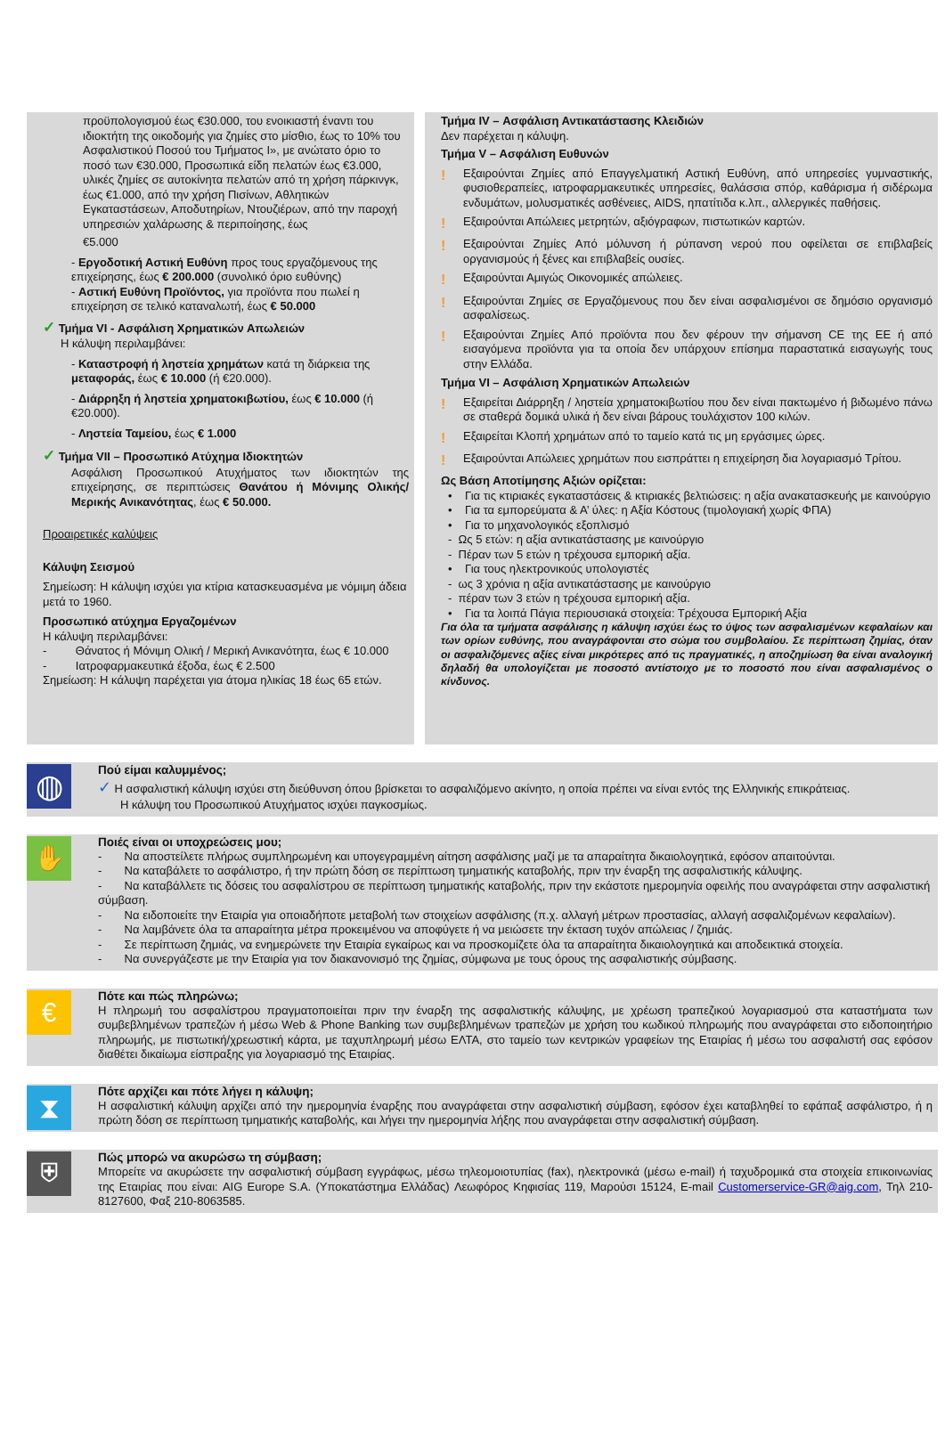προϋπολογισμού έως €30.000, του ενοικιαστή έναντι του ιδιοκτήτη της οικοδομής για ζημίες στο μίσθιο, έως το 10% του Ασφαλιστικού Ποσού του Τμήματος Ι», με ανώτατο όριο το ποσό των €30.000, Προσωπικά είδη πελατών έως €3.000, υλικές ζημίες σε αυτοκίνητα πελατών από τη χρήση πάρκινγκ, έως €1.000, από την χρήση Πισίνων, Αθλητικών Εγκαταστάσεων, Αποδυτηρίων, Ντουζιέρων, από την παροχή υπηρεσιών χαλάρωσης & περιποίησης, έως
€5.000
- Εργοδοτική Αστική Ευθύνη προς τους εργαζόμενους της επιχείρησης, έως € 200.000 (συνολικό όριο ευθύνης)
- Αστική Ευθύνη Προϊόντος, για προϊόντα που πωλεί η επιχείρηση σε τελικό καταναλωτή, έως € 50.000
✓ Τμήμα VI - Ασφάλιση Χρηματικών Απωλειών
Η κάλυψη περιλαμβάνει:
- Καταστροφή ή ληστεία χρημάτων κατά τη διάρκεια της μεταφοράς, έως € 10.000 (ή €20.000).
- Διάρρηξη ή ληστεία χρηματοκιβωτίου, έως € 10.000 (ή €20.000).
- Ληστεία Ταμείου, έως € 1.000
✓ Τμήμα VII – Προσωπικό Ατύχημα Ιδιοκτητών
Ασφάλιση Προσωπικού Ατυχήματος των ιδιοκτητών της επιχείρησης, σε περιπτώσεις Θανάτου ή Μόνιμης Ολικής/Μερικής Ανικανότητας, έως € 50.000.
Προαιρετικές καλύψεις
Κάλυψη Σεισμού
Σημείωση: Η κάλυψη ισχύει για κτίρια κατασκευασμένα με νόμιμη άδεια μετά το 1960.
Προσωπικό ατύχημα Εργαζομένων
Η κάλυψη περιλαμβάνει:
- Θάνατος ή Μόνιμη Ολική / Μερική Ανικανότητα, έως € 10.000
- Ιατροφαρμακευτικά έξοδα, έως € 2.500
Σημείωση: Η κάλυψη παρέχεται για άτομα ηλικίας 18 έως 65 ετών.
Τμήμα IV – Ασφάλιση Αντικατάστασης Κλειδιών
Δεν παρέχεται η κάλυψη.
Τμήμα V – Ασφάλιση Ευθυνών
!
Εξαιρούνται Ζημίες από Επαγγελματική Αστική Ευθύνη, από υπηρεσίες γυμναστικής, φυσιοθεραπείες, ιατροφαρμακευτικές υπηρεσίες, θαλάσσια σπόρ, καθάρισμα ή σιδέρωμα ενδυμάτων, μολυσματικές ασθένειες, AIDS, ηπατίτιδα κ.λπ., αλλεργικές παθήσεις.
!
Εξαιρούνται Απώλειες μετρητών, αξιόγραφων, πιστωτικών καρτών.
!
Εξαιρούνται Ζημίες Από μόλυνση ή ρύπανση νερού που οφείλεται σε επιβλαβείς οργανισμούς ή ξένες και επιβλαβείς ουσίες.
!
Εξαιρούνται Αμιγώς Οικονομικές απώλειες.
!
Εξαιρούνται Ζημίες σε Εργαζόμενους που δεν είναι ασφαλισμένοι σε δημόσιο οργανισμό ασφαλίσεως.
!
Εξαιρούνται Ζημίες Από προϊόντα που δεν φέρουν την σήμανση CE της ΕΕ ή από εισαγόμενα προϊόντα για τα οποία δεν υπάρχουν επίσημα παραστατικά εισαγωγής τους στην Ελλάδα.
Τμήμα VI – Ασφάλιση Χρηματικών Απωλειών
!
Εξαιρείται Διάρρηξη / ληστεία χρηματοκιβωτίου που δεν είναι πακτωμένο ή βιδωμένο πάνω σε σταθερά δομικά υλικά ή δεν είναι βάρους τουλάχιστον 100 κιλών.
!
Εξαιρείται Κλοπή χρημάτων από το ταμείο κατά τις μη εργάσιμες ώρες.
!
Εξαιρούνται Απώλειες χρημάτων που εισπράττει η επιχείρηση δια λογαριασμό Τρίτου.
Ως Βάση Αποτίμησης Αξιών ορίζεται:
• Για τις κτιριακές εγκαταστάσεις & κτιριακές βελτιώσεις: η αξία ανακατασκευής με καινούργιο
• Για τα εμπορεύματα & Α’ ύλες: η Αξία Κόστους (τιμολογιακή χωρίς ΦΠΑ)
• Για το μηχανολογικός εξοπλισμό
- Ως 5 ετών: η αξία αντικατάστασης με καινούργιο
- Πέραν των 5 ετών η τρέχουσα εμπορική αξία.
• Για τους ηλεκτρονικούς υπολογιστές
- ως 3 χρόνια η αξία αντικατάστασης με καινούργιο
- πέραν των 3 ετών η τρέχουσα εμπορική αξία.
• Για τα λοιπά Πάγια περιουσιακά στοιχεία: Τρέχουσα Εμπορική Αξία
Για όλα τα τμήματα ασφάλισης η κάλυψη ισχύει έως το ύψος των ασφαλισμένων κεφαλαίων και των ορίων ευθύνης, που αναγράφονται στο σώμα του συμβολαίου. Σε περίπτωση ζημίας, όταν οι ασφαλιζόμενες αξίες είναι μικρότερες από τις πραγματικές, η αποζημίωση θα είναι αναλογική δηλαδή θα υπολογίζεται με ποσοστό αντίστοιχο με το ποσοστό που είναι ασφαλισμένος ο κίνδυνος.
◍
Πού είμαι καλυμμένος;
✓ Η ασφαλιστική κάλυψη ισχύει στη διεύθυνση όπου βρίσκεται το ασφαλιζόμενο ακίνητο, η οποία πρέπει να είναι εντός της Ελληνικής επικράτειας.
Η κάλυψη του Προσωπικού Ατυχήματος ισχύει παγκοσμίως.
✋
Ποιές είναι οι υποχρεώσεις μου;
- Να αποστείλετε πλήρως συμπληρωμένη και υπογεγραμμένη αίτηση ασφάλισης μαζί με τα απαραίτητα δικαιολογητικά, εφόσον απαιτούνται.
- Να καταβάλετε το ασφάλιστρο, ή την πρώτη δόση σε περίπτωση τμηματικής καταβολής, πριν την έναρξη της ασφαλιστικής κάλυψης.
- Να καταβάλλετε τις δόσεις του ασφαλίστρου σε περίπτωση τμηματικής καταβολής, πριν την εκάστοτε ημερομηνία οφειλής που αναγράφεται στην ασφαλιστική σύμβαση.
- Να ειδοποιείτε την Εταιρία για οποιαδήποτε μεταβολή των στοιχείων ασφάλισης (π.χ. αλλαγή μέτρων προστασίας, αλλαγή ασφαλιζομένων κεφαλαίων).
- Να λαμβάνετε όλα τα απαραίτητα μέτρα προκειμένου να αποφύγετε ή να μειώσετε την έκταση τυχόν απώλειας / ζημιάς.
- Σε περίπτωση ζημιάς, να ενημερώνετε την Εταιρία εγκαίρως και να προσκομίζετε όλα τα απαραίτητα δικαιολογητικά και αποδεικτικά στοιχεία.
- Να συνεργάζεστε με την Εταιρία για τον διακανονισμό της ζημίας, σύμφωνα με τους όρους της ασφαλιστικής σύμβασης.
€
Πότε και πώς πληρώνω;
Η πληρωμή του ασφαλίστρου πραγματοποιείται πριν την έναρξη της ασφαλιστικής κάλυψης, με χρέωση τραπεζικού λογαριασμού στα καταστήματα των συμβεβλημένων τραπεζών ή μέσω Web & Phone Banking των συμβεβλημένων τραπεζών με χρήση του κωδικού πληρωμής που αναγράφεται στο ειδοποιητήριο πληρωμής, με πιστωτική/χρεωστική κάρτα, με ταχυπληρωμή μέσω ΕΛΤΑ, στο ταμείο των κεντρικών γραφείων της Εταιρίας ή μέσω του ασφαλιστή σας εφόσον διαθέτει δικαίωμα είσπραξης για λογαριασμό της Εταιρίας.
⧗
Πότε αρχίζει και πότε λήγει η κάλυψη;
Η ασφαλιστική κάλυψη αρχίζει από την ημερομηνία έναρξης που αναγράφεται στην ασφαλιστική σύμβαση, εφόσον έχει καταβληθεί το εφάπαξ ασφάλιστρο, ή η πρώτη δόση σε περίπτωση τμηματικής καταβολής, και λήγει την ημερομηνία λήξης που αναγράφεται στην ασφαλιστική σύμβαση.
⛨
Πώς μπορώ να ακυρώσω τη σύμβαση;
Μπορείτε να ακυρώσετε την ασφαλιστική σύμβαση εγγράφως, μέσω τηλεομοιοτυπίας (fax), ηλεκτρονικά (μέσω e-mail) ή ταχυδρομικά στα στοιχεία επικοινωνίας της Εταιρίας που είναι: AIG Europe S.A. (Υποκατάστημα Ελλάδας) Λεωφόρος Κηφισίας 119, Μαρούσι 15124, E-mail Customerservice-GR@aig.com, Τηλ 210-8127600, Φαξ 210-8063585.